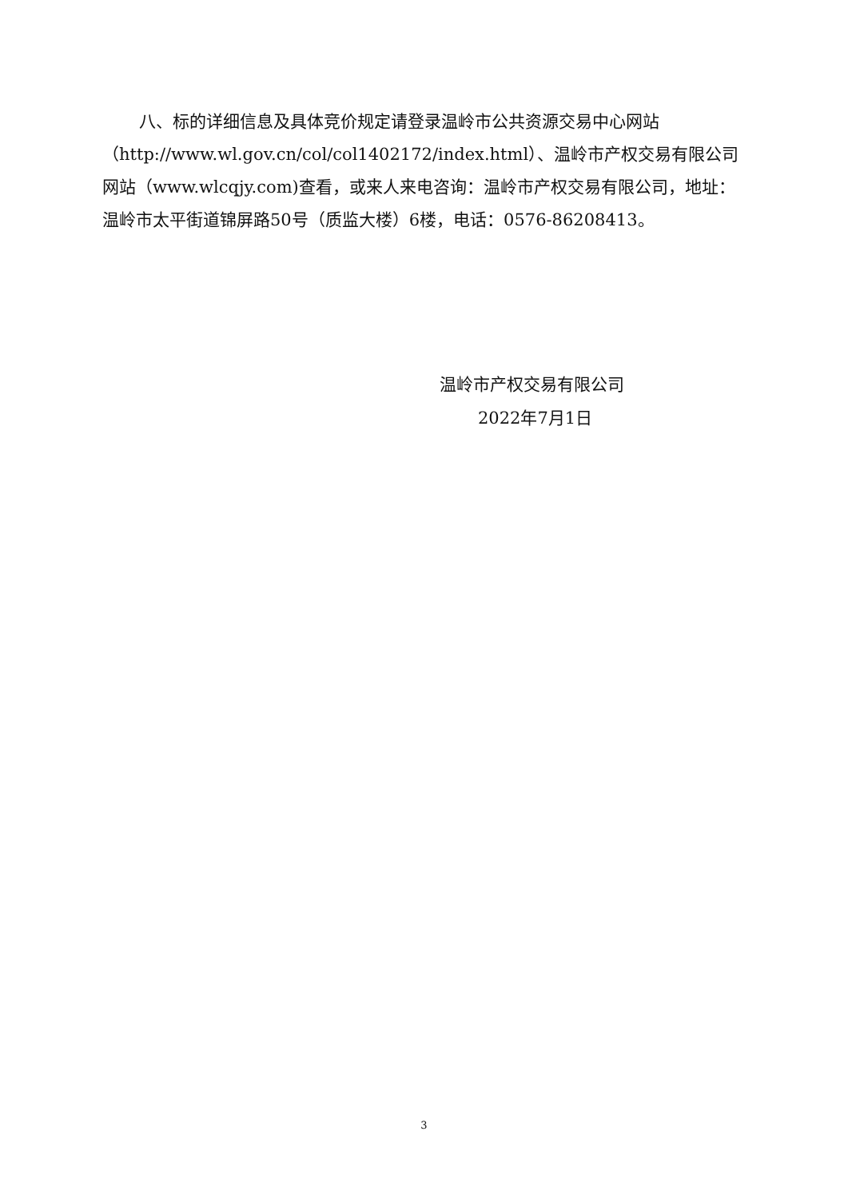八、标的详细信息及具体竞价规定请登录温岭市公共资源交易中心网站（http://www.wl.gov.cn/col/col1402172/index.html）、温岭市产权交易有限公司网站（www.wlcqjy.com)查看，或来人来电咨询：温岭市产权交易有限公司，地址：温岭市太平街道锦屏路50号（质监大楼）6楼，电话：0576-86208413。
温岭市产权交易有限公司
2022年7月1日
3